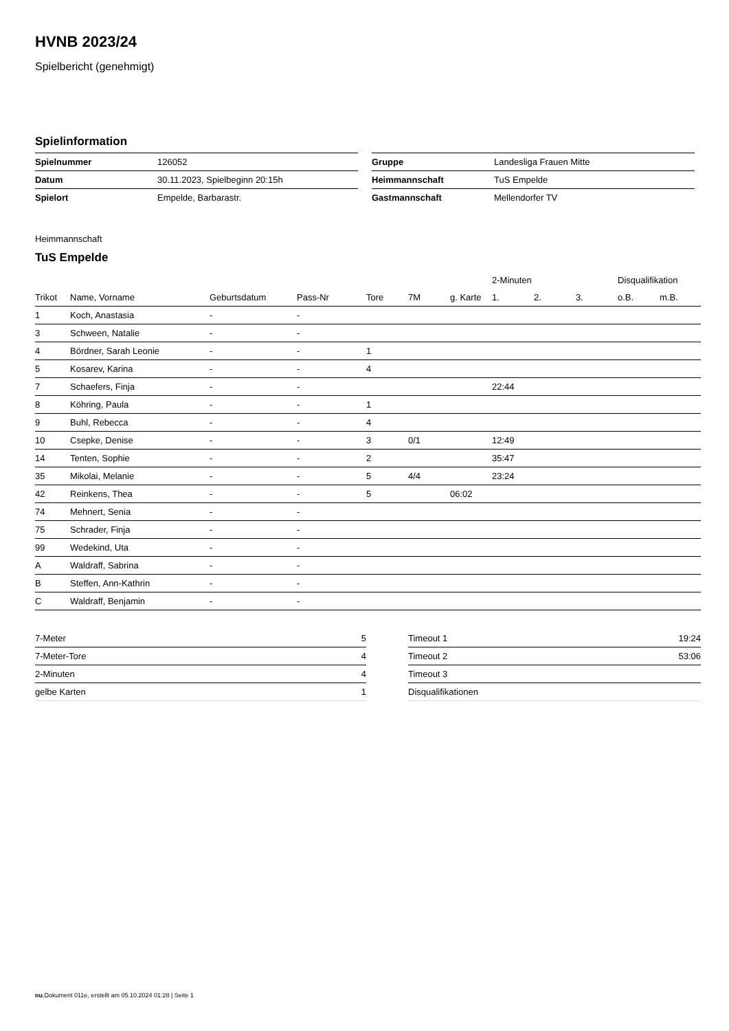HVNB 2023/24
Spielbericht (genehmigt)
Spielinformation
| Spielnummer | 126052 |
| Datum | 30.11.2023, Spielbeginn 20:15h |
| Spielort | Empelde, Barbarastr. |
| Gruppe | Landesliga Frauen Mitte |
| Heimmannschaft | TuS Empelde |
| Gastmannschaft | Mellendorfer TV |
Heimmannschaft
TuS Empelde
| | | | | | | | 2-Minuten | | | Disqualifikation | |
| --- | --- | --- | --- | --- | --- | --- | --- | --- | --- | --- | --- |
| Trikot | Name, Vorname | Geburtsdatum | Pass-Nr | Tore | 7M | g. Karte | 1. | 2. | 3. | o.B. | m.B. |
| 1 | Koch, Anastasia | - | - | | | | | | | | |
| 3 | Schween, Natalie | - | - | | | | | | | | |
| 4 | Bördner, Sarah Leonie | - | - | 1 | | | | | | | |
| 5 | Kosarev, Karina | - | - | 4 | | | | | | | |
| 7 | Schaefers, Finja | - | - | | | | 22:44 | | | | |
| 8 | Köhring, Paula | - | - | 1 | | | | | | | |
| 9 | Buhl, Rebecca | - | - | 4 | | | | | | | |
| 10 | Csepke, Denise | - | - | 3 | 0/1 | | 12:49 | | | | |
| 14 | Tenten, Sophie | - | - | 2 | | | 35:47 | | | | |
| 35 | Mikolai, Melanie | - | - | 5 | 4/4 | | 23:24 | | | | |
| 42 | Reinkens, Thea | - | - | 5 | | 06:02 | | | | | |
| 74 | Mehnert, Senia | - | - | | | | | | | | |
| 75 | Schrader, Finja | - | - | | | | | | | | |
| 99 | Wedekind, Uta | - | - | | | | | | | | |
| A | Waldraff, Sabrina | - | - | | | | | | | | |
| B | Steffen, Ann-Kathrin | - | - | | | | | | | | |
| C | Waldraff, Benjamin | - | - | | | | | | | | |
| 7-Meter | 5 |
| 7-Meter-Tore | 4 |
| 2-Minuten | 4 |
| gelbe Karten | 1 |
| Timeout 1 | 19:24 |
| Timeout 2 | 53:06 |
| Timeout 3 | |
| Disqualifikationen | |
nu.Dokument 011e, erstellt am 05.10.2024 01:28 | Seite 1